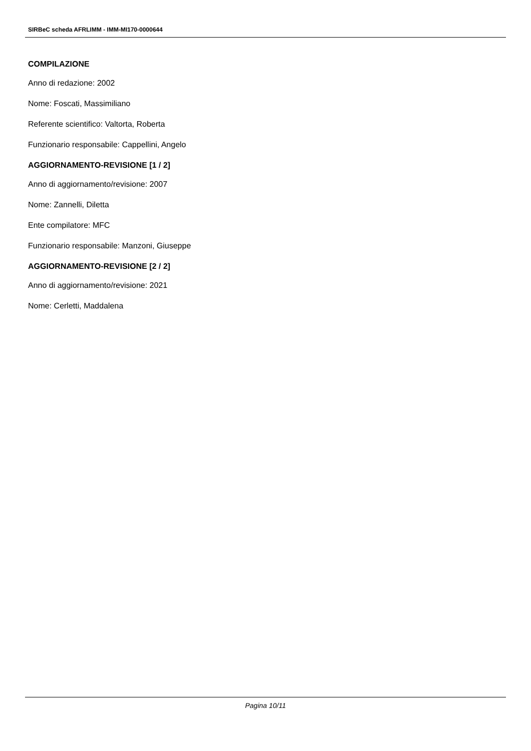SIRBeC scheda AFRLIMM - IMM-MI170-0000644
COMPILAZIONE
Anno di redazione: 2002
Nome: Foscati, Massimiliano
Referente scientifico: Valtorta, Roberta
Funzionario responsabile: Cappellini, Angelo
AGGIORNAMENTO-REVISIONE [1 / 2]
Anno di aggiornamento/revisione: 2007
Nome: Zannelli, Diletta
Ente compilatore: MFC
Funzionario responsabile: Manzoni, Giuseppe
AGGIORNAMENTO-REVISIONE [2 / 2]
Anno di aggiornamento/revisione: 2021
Nome: Cerletti, Maddalena
Pagina 10/11